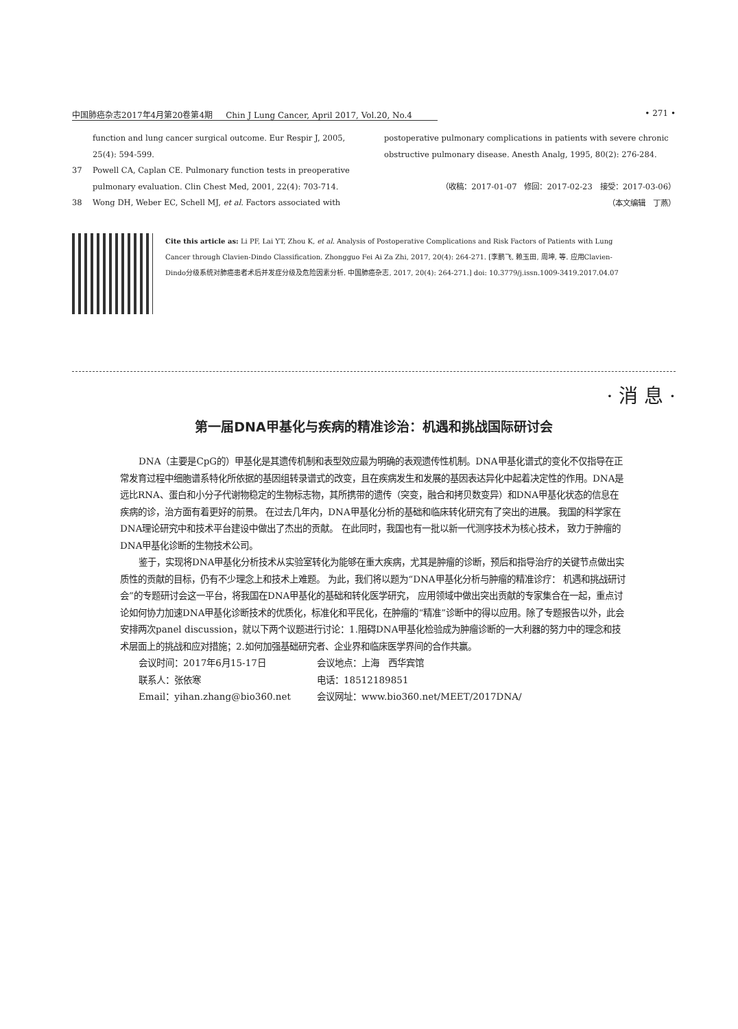中国肺癌杂志2017年4月第20卷第4期 Chin J Lung Cancer, April 2017, Vol.20, No.4 • 271 •
function and lung cancer surgical outcome. Eur Respir J, 2005, 25(4): 594-599.
37 Powell CA, Caplan CE. Pulmonary function tests in preoperative pulmonary evaluation. Clin Chest Med, 2001, 22(4): 703-714.
38 Wong DH, Weber EC, Schell MJ, et al. Factors associated with
postoperative pulmonary complications in patients with severe chronic obstructive pulmonary disease. Anesth Analg, 1995, 80(2): 276-284.
（收稿：2017-01-07 修回：2017-02-23 接受：2017-03-06）
（本文编辑 丁燕）
Cite this article as: Li PF, Lai YT, Zhou K, et al. Analysis of Postoperative Complications and Risk Factors of Patients with Lung Cancer through Clavien-Dindo Classification. Zhongguo Fei Ai Za Zhi, 2017, 20(4): 264-271. [李鹏飞, 赖玉田, 周坤, 等. 应用Clavien-Dindo分级系统对肺癌患者术后并发症分级及危险因素分析. 中国肺癌杂志, 2017, 20(4): 264-271.] doi: 10.3779/j.issn.1009-3419.2017.04.07
· 消 息 ·
第一届DNA甲基化与疾病的精准诊治：机遇和挑战国际研讨会
DNA（主要是CpG的）甲基化是其遗传机制和表型效应最为明确的表观遗传性机制。DNA甲基化谱式的变化不仅指导在正常发育过程中细胞谱系特化所依据的基因组转录谱式的改变，且在疾病发生和发展的基因表达异化中起着决定性的作用。DNA是远比RNA、蛋白和小分子代谢物稳定的生物标志物，其所携带的遗传（突变，融合和拷贝数变异）和DNA甲基化状态的信息在疾病的诊，治方面有着更好的前景。 在过去几年内，DNA甲基化分析的基础和临床转化研究有了突出的进展。 我国的科学家在DNA理论研究中和技术平台建设中做出了杰出的贡献。 在此同时，我国也有一批以新一代测序技术为核心技术， 致力于肿瘤的DNA甲基化诊断的生物技术公司。
鉴于，实现将DNA甲基化分析技术从实验室转化为能够在重大疾病，尤其是肿瘤的诊断，预后和指导治疗的关键节点做出实质性的贡献的目标，仍有不少理念上和技术上难题。 为此，我们将以题为“DNA甲基化分析与肿瘤的精准诊疗： 机遇和挑战研讨会”的专题研讨会这一平台，将我国在DNA甲基化的基础和转化医学研究， 应用领域中做出突出贡献的专家集合在一起，重点讨论如何协力加速DNA甲基化诊断技术的优质化，标准化和平民化，在肿瘤的“精准”诊断中的得以应用。除了专题报告以外，此会安排两次panel discussion，就以下两个议题进行讨论：1.阻碍DNA甲基化检验成为肿瘤诊断的一大利器的努力中的理念和技术层面上的挑战和应对措施；2.如何加强基础研究者、企业界和临床医学界间的合作共赢。
会议时间：2017年6月15-17日 会议地点：上海 西华宾馆 联系人：张依寒 电话：18512189851 Email：yihan.zhang@bio360.net 会议网址：www.bio360.net/MEET/2017DNA/